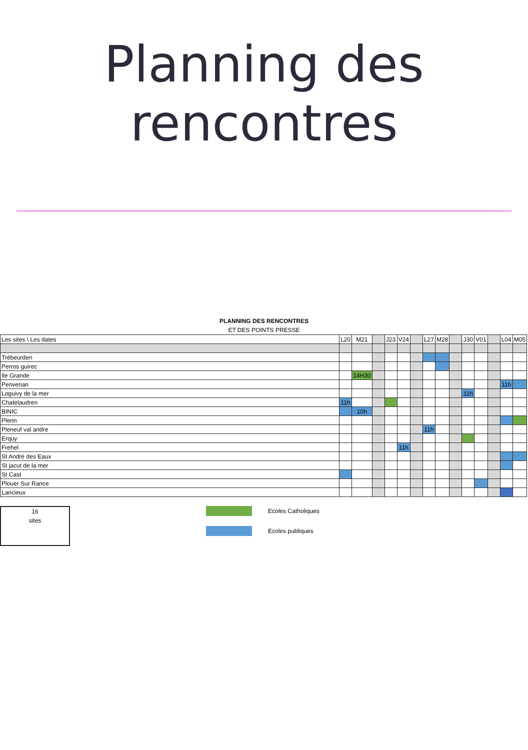Planning des
rencontres
PLANNING DES RENCONTRES
ET DES POINTS PRESSE
| Les sites \ Les dates | L20 | M21 | | J23 | V24 | | L27 | M28 | | J30 | V01 | | L04 | M05 |
| --- | --- | --- | --- | --- | --- | --- | --- | --- | --- | --- | --- | --- | --- | --- |
| Trébeurden | | | | | | | | | | | | | | |
| Perros guirec | | | | | | | | | | | | | | |
| Ile Grande | | 14H30 | | | | | | | | | | | | |
| Penvenan | | | | | | | | | | | | | 11h | |
| Loguivy de la mer | | | | | | | | | | 11h | | | | |
| Chatelaudren | 11h | | | | | | | | | | | | | |
| BINIC | | 10h | | | | | | | | | | | | |
| Plerin | | | | | | | | | | | | | | |
| Pleneuf val andre | | | | | | | 11h | | | | | | | |
| Erquy | | | | | | | | | | | | | | |
| Frehel | | | | | 11h | | | | | | | | | |
| St André des Eaux | | | | | | | | | | | | | | |
| St jacut de la mer | | | | | | | | | | | | | | |
| St Cast | | | | | | | | | | | | | | |
| Plouer Sur Rance | | | | | | | | | | | | | | |
| Lancieux | | | | | | | | | | | | | | |
16
sites
Ecoles Catholiques
Ecoles publiques